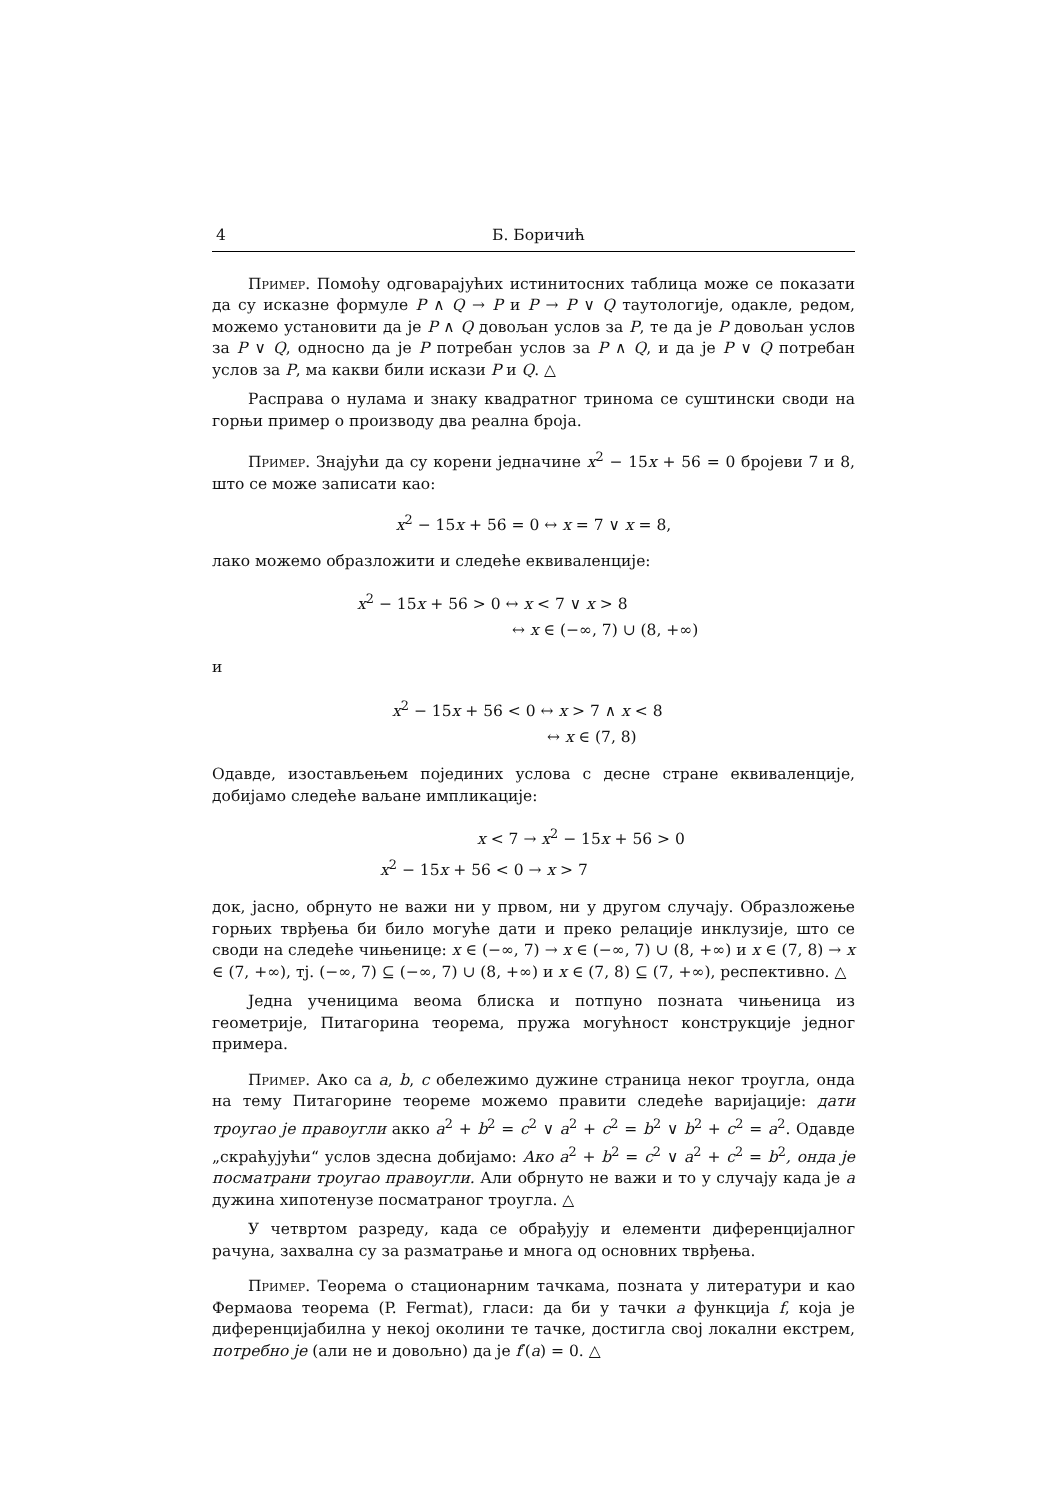4 Б. Боричић
Пример. Помоћу одговарајућих истинитосних таблица може се показати да су исказне формуле P ∧ Q → P и P → P ∨ Q таутологије, одакле, редом, можемо установити да је P ∧ Q довољан услов за P, те да је P довољан услов за P ∨ Q, односно да је P потребан услов за P ∧ Q, и да је P ∨ Q потребан услов за P, ма какви били искази P и Q. △
Расправа о нулама и знаку квадратног тринома се суштински своди на горњи пример о производу два реална броја.
Пример. Знајући да су корени једначине x<sup>2</sup> − 15x + 56 = 0 бројеви 7 и 8, што се може записати као:
x<sup>2</sup> − 15x + 56 = 0 ↔ x = 7 ∨ x = 8,
лако можемо образложити и следеће еквиваленције:
x<sup>2</sup> − 15x + 56 > 0 ↔ x < 7 ∨ x > 8
↔ x ∈ (−∞, 7) ∪ (8, +∞)
и
x<sup>2</sup> − 15x + 56 < 0 ↔ x > 7 ∧ x < 8
↔ x ∈ (7, 8)
Одавде, изостављењем појединих услова с десне стране еквиваленције, добијамо следеће ваљане импликације:
x < 7 → x<sup>2</sup> − 15x + 56 > 0
x<sup>2</sup> − 15x + 56 < 0 → x > 7
док, јасно, обрнуто не важи ни у првом, ни у другом случају. Образложење горњих тврђења би било могуће дати и преко релације инклузије, што се своди на следеће чињенице: x ∈ (−∞, 7) → x ∈ (−∞, 7) ∪ (8, +∞) и x ∈ (7, 8) → x ∈ (7, +∞), тј. (−∞, 7) ⊆ (−∞, 7) ∪ (8, +∞) и x ∈ (7, 8) ⊆ (7, +∞), респективно. △
Једна ученицима веома блиска и потпуно позната чињеница из геометрије, Питагорина теорема, пружа могућност конструкције једног примера.
Пример. Ако са a, b, c обележимо дужине страница неког троугла, онда на тему Питагорине теореме можемо правити следеће варијације: дати троугао је правоугли акко a<sup>2</sup> + b<sup>2</sup> = c<sup>2</sup> ∨ a<sup>2</sup> + c<sup>2</sup> = b<sup>2</sup> ∨ b<sup>2</sup> + c<sup>2</sup> = a<sup>2</sup>. Одавде „скраћујући“ услов здесна добијамо: Ако a<sup>2</sup> + b<sup>2</sup> = c<sup>2</sup> ∨ a<sup>2</sup> + c<sup>2</sup> = b<sup>2</sup>, онда је посматрани троугао правоугли. Али обрнуто не важи и то у случају када је a дужина хипотенузе посматраног троугла. △
У четвртом разреду, када се обрађују и елементи диференцијалног рачуна, захвална су за разматрање и многа од основних тврђења.
Пример. Теорема о стационарним тачкама, позната у литератури и као Фермаова теорема (P. Fermat), гласи: да би у тачки a функција f, која је диференцијабилна у некој околини те тачке, достигла свој локални екстрем, потребно је (али не и довољно) да је f′(a) = 0. △